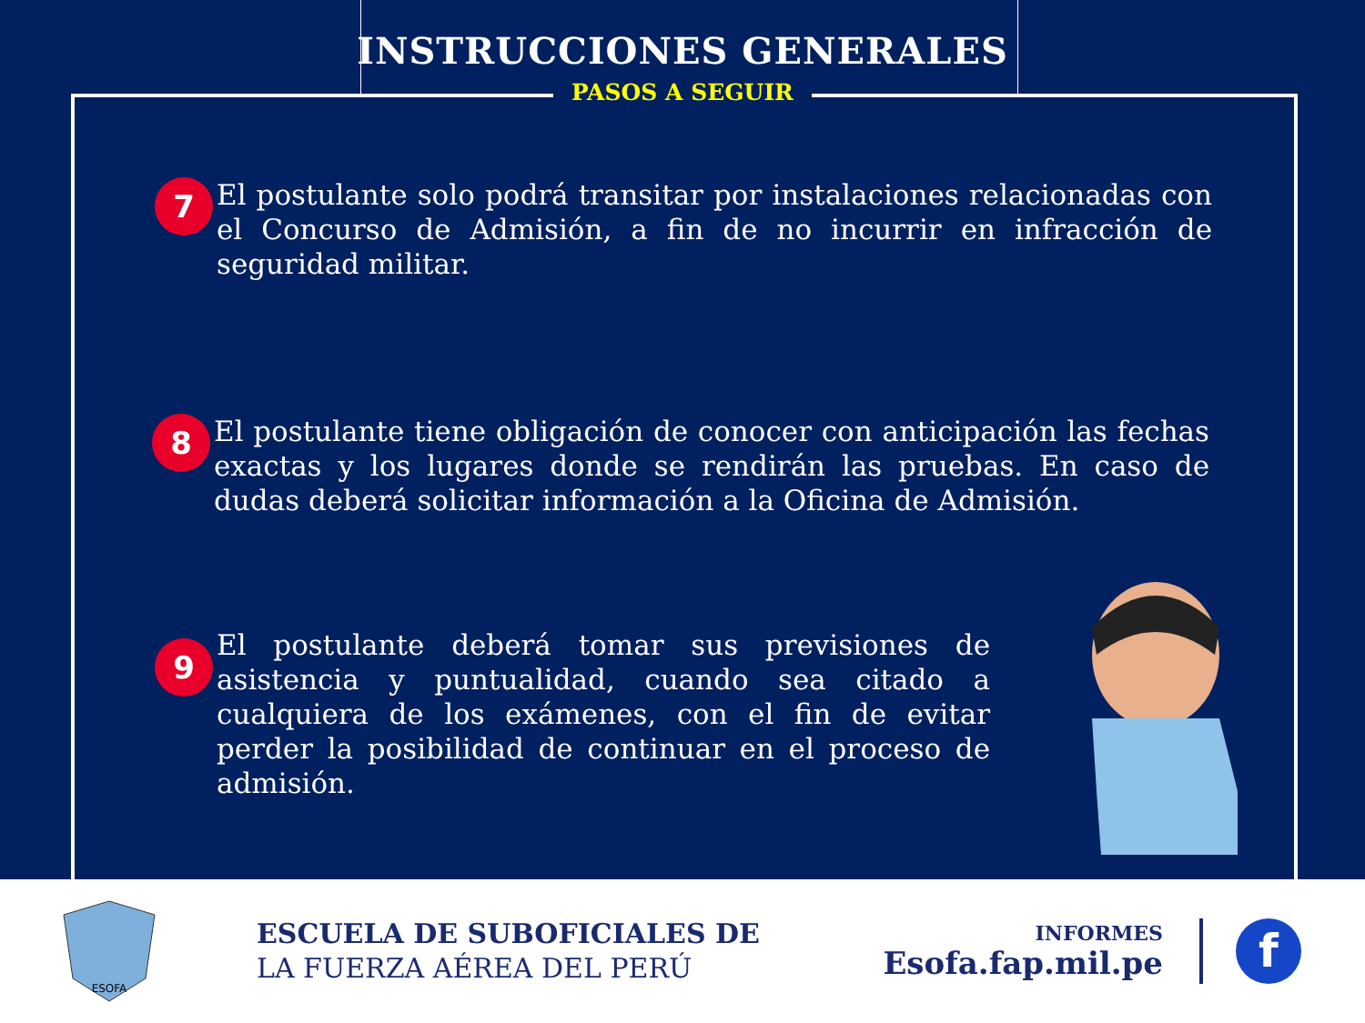INSTRUCCIONES GENERALES
PASOS A SEGUIR
7
El postulante solo podrá transitar por instalaciones relacionadas con el Concurso de Admisión, a fin de no incurrir en infracción de seguridad militar.
8
El postulante tiene obligación de conocer con anticipación las fechas exactas y los lugares donde se rendirán las pruebas. En caso de dudas deberá solicitar información a la Oficina de Admisión.
9
El postulante deberá tomar sus previsiones de asistencia y puntualidad, cuando sea citado a cualquiera de los exámenes, con el fin de evitar perder la posibilidad de continuar en el proceso de admisión.
ESOFA
ESCUELA DE SUBOFICIALES DE
LA FUERZA AÉREA DEL PERÚ
INFORMES
Esofa.fap.mil.pe
f